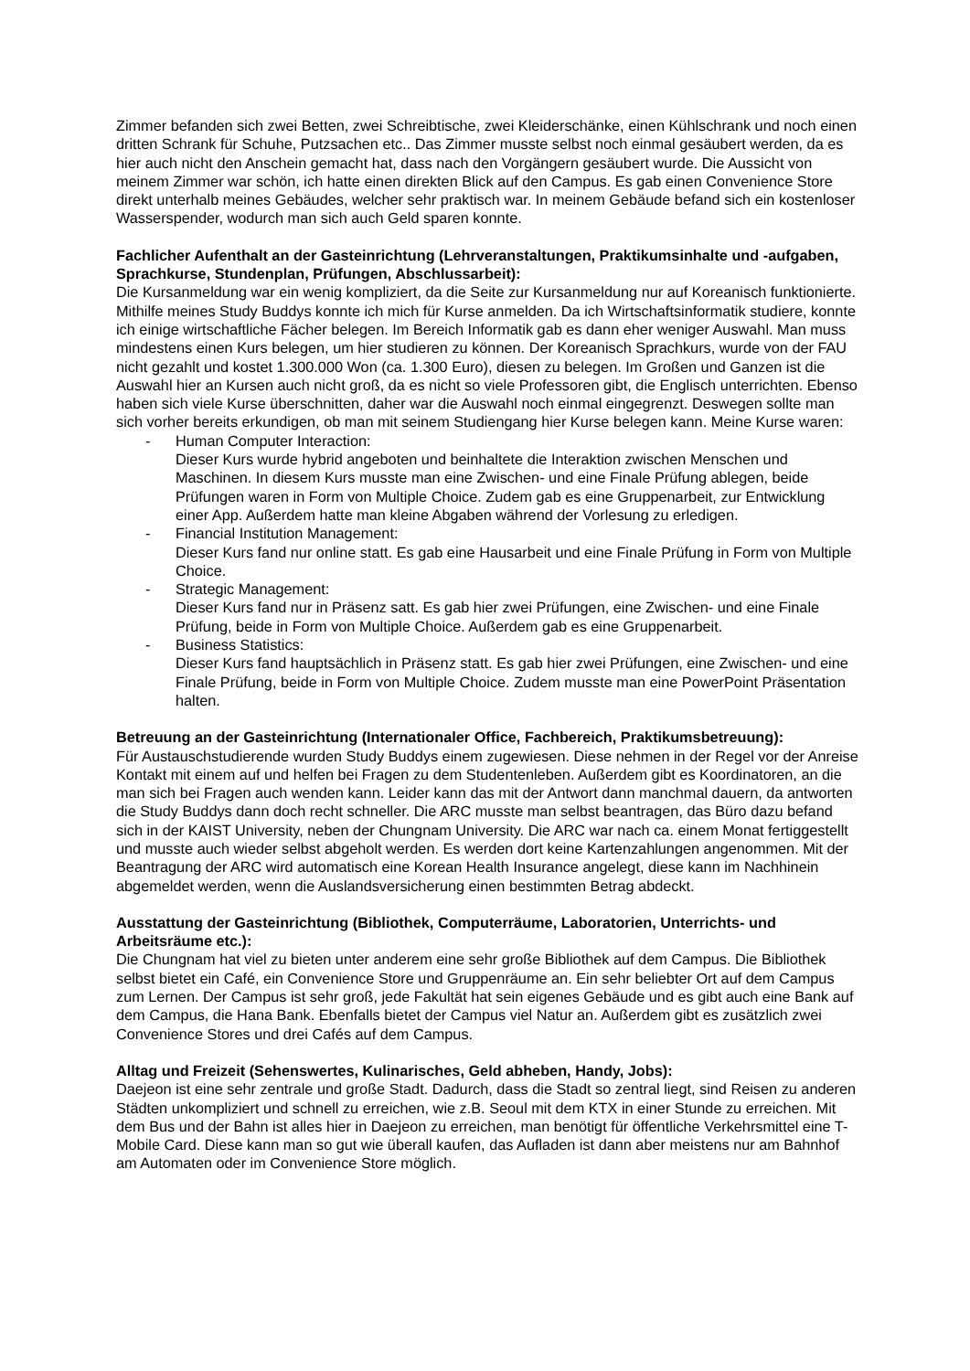Zimmer befanden sich zwei Betten, zwei Schreibtische, zwei Kleiderschänke, einen Kühlschrank und noch einen dritten Schrank für Schuhe, Putzsachen etc.. Das Zimmer musste selbst noch einmal gesäubert werden, da es hier auch nicht den Anschein gemacht hat, dass nach den Vorgängern gesäubert wurde. Die Aussicht von meinem Zimmer war schön, ich hatte einen direkten Blick auf den Campus. Es gab einen Convenience Store direkt unterhalb meines Gebäudes, welcher sehr praktisch war. In meinem Gebäude befand sich ein kostenloser Wasserspender, wodurch man sich auch Geld sparen konnte.
Fachlicher Aufenthalt an der Gasteinrichtung (Lehrveranstaltungen, Praktikumsinhalte und -aufgaben, Sprachkurse, Stundenplan, Prüfungen, Abschlussarbeit):
Die Kursanmeldung war ein wenig kompliziert, da die Seite zur Kursanmeldung nur auf Koreanisch funktionierte. Mithilfe meines Study Buddys konnte ich mich für Kurse anmelden. Da ich Wirtschaftsinformatik studiere, konnte ich einige wirtschaftliche Fächer belegen. Im Bereich Informatik gab es dann eher weniger Auswahl. Man muss mindestens einen Kurs belegen, um hier studieren zu können. Der Koreanisch Sprachkurs, wurde von der FAU nicht gezahlt und kostet 1.300.000 Won (ca. 1.300 Euro), diesen zu belegen. Im Großen und Ganzen ist die Auswahl hier an Kursen auch nicht groß, da es nicht so viele Professoren gibt, die Englisch unterrichten. Ebenso haben sich viele Kurse überschnitten, daher war die Auswahl noch einmal eingegrenzt. Deswegen sollte man sich vorher bereits erkundigen, ob man mit seinem Studiengang hier Kurse belegen kann. Meine Kurse waren:
- Human Computer Interaction:
Dieser Kurs wurde hybrid angeboten und beinhaltete die Interaktion zwischen Menschen und Maschinen. In diesem Kurs musste man eine Zwischen- und eine Finale Prüfung ablegen, beide Prüfungen waren in Form von Multiple Choice. Zudem gab es eine Gruppenarbeit, zur Entwicklung einer App. Außerdem hatte man kleine Abgaben während der Vorlesung zu erledigen.
- Financial Institution Management:
Dieser Kurs fand nur online statt. Es gab eine Hausarbeit und eine Finale Prüfung in Form von Multiple Choice.
- Strategic Management:
Dieser Kurs fand nur in Präsenz satt. Es gab hier zwei Prüfungen, eine Zwischen- und eine Finale Prüfung, beide in Form von Multiple Choice. Außerdem gab es eine Gruppenarbeit.
- Business Statistics:
Dieser Kurs fand hauptsächlich in Präsenz statt. Es gab hier zwei Prüfungen, eine Zwischen- und eine Finale Prüfung, beide in Form von Multiple Choice. Zudem musste man eine PowerPoint Präsentation halten.
Betreuung an der Gasteinrichtung (Internationaler Office, Fachbereich, Praktikumsbetreuung):
Für Austauschstudierende wurden Study Buddys einem zugewiesen. Diese nehmen in der Regel vor der Anreise Kontakt mit einem auf und helfen bei Fragen zu dem Studentenleben. Außerdem gibt es Koordinatoren, an die man sich bei Fragen auch wenden kann. Leider kann das mit der Antwort dann manchmal dauern, da antworten die Study Buddys dann doch recht schneller. Die ARC musste man selbst beantragen, das Büro dazu befand sich in der KAIST University, neben der Chungnam University. Die ARC war nach ca. einem Monat fertiggestellt und musste auch wieder selbst abgeholt werden. Es werden dort keine Kartenzahlungen angenommen. Mit der Beantragung der ARC wird automatisch eine Korean Health Insurance angelegt, diese kann im Nachhinein abgemeldet werden, wenn die Auslandsversicherung einen bestimmten Betrag abdeckt.
Ausstattung der Gasteinrichtung (Bibliothek, Computerräume, Laboratorien, Unterrichts- und Arbeitsräume etc.):
Die Chungnam hat viel zu bieten unter anderem eine sehr große Bibliothek auf dem Campus. Die Bibliothek selbst bietet ein Café, ein Convenience Store und Gruppenräume an. Ein sehr beliebter Ort auf dem Campus zum Lernen. Der Campus ist sehr groß, jede Fakultät hat sein eigenes Gebäude und es gibt auch eine Bank auf dem Campus, die Hana Bank. Ebenfalls bietet der Campus viel Natur an. Außerdem gibt es zusätzlich zwei Convenience Stores und drei Cafés auf dem Campus.
Alltag und Freizeit (Sehenswertes, Kulinarisches, Geld abheben, Handy, Jobs):
Daejeon ist eine sehr zentrale und große Stadt. Dadurch, dass die Stadt so zentral liegt, sind Reisen zu anderen Städten unkompliziert und schnell zu erreichen, wie z.B. Seoul mit dem KTX in einer Stunde zu erreichen. Mit dem Bus und der Bahn ist alles hier in Daejeon zu erreichen, man benötigt für öffentliche Verkehrsmittel eine T-Mobile Card. Diese kann man so gut wie überall kaufen, das Aufladen ist dann aber meistens nur am Bahnhof am Automaten oder im Convenience Store möglich.